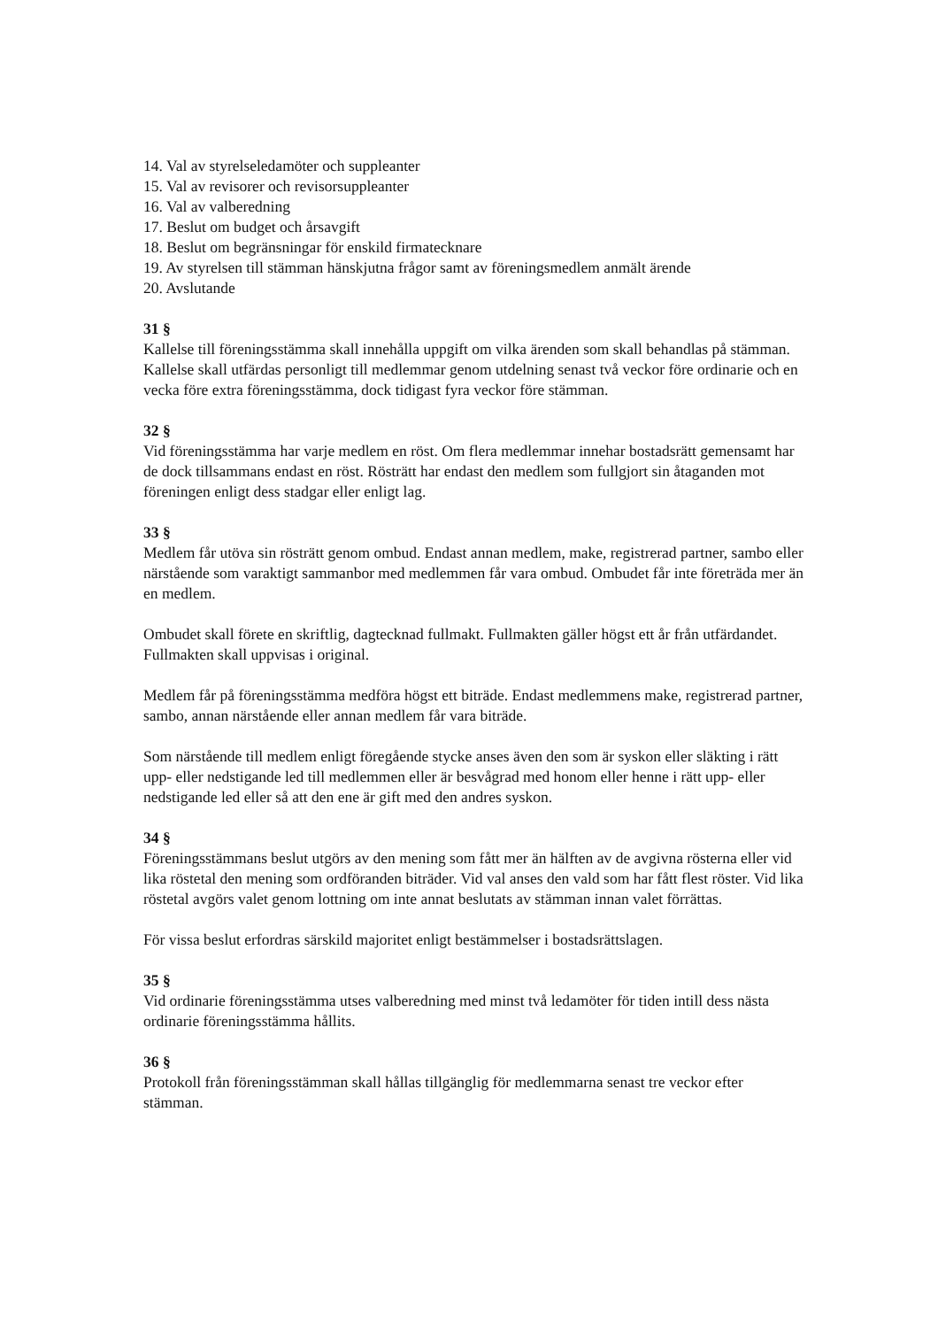14. Val av styrelseledamöter och suppleanter
15. Val av revisorer och revisorsuppleanter
16. Val av valberedning
17. Beslut om budget och årsavgift
18. Beslut om begränsningar för enskild firmatecknare
19. Av styrelsen till stämman hänskjutna frågor samt av föreningsmedlem anmält ärende
20. Avslutande
31 §
Kallelse till föreningsstämma skall innehålla uppgift om vilka ärenden som skall behandlas på stämman. Kallelse skall utfärdas personligt till medlemmar genom utdelning senast två veckor före ordinarie och en vecka före extra föreningsstämma, dock tidigast fyra veckor före stämman.
32 §
Vid föreningsstämma har varje medlem en röst. Om flera medlemmar innehar bostadsrätt gemensamt har de dock tillsammans endast en röst. Rösträtt har endast den medlem som fullgjort sin åtaganden mot föreningen enligt dess stadgar eller enligt lag.
33 §
Medlem får utöva sin rösträtt genom ombud. Endast annan medlem, make, registrerad partner, sambo eller närstående som varaktigt sammanbor med medlemmen får vara ombud. Ombudet får inte företräda mer än en medlem.
Ombudet skall förete en skriftlig, dagtecknad fullmakt. Fullmakten gäller högst ett år från utfärdandet. Fullmakten skall uppvisas i original.
Medlem får på föreningsstämma medföra högst ett biträde. Endast medlemmens make, registrerad partner, sambo, annan närstående eller annan medlem får vara biträde.
Som närstående till medlem enligt föregående stycke anses även den som är syskon eller släkting i rätt upp- eller nedstigande led till medlemmen eller är besvågrad med honom eller henne i rätt upp- eller nedstigande led eller så att den ene är gift med den andres syskon.
34 §
Föreningsstämmans beslut utgörs av den mening som fått mer än hälften av de avgivna rösterna eller vid lika röstetal den mening som ordföranden biträder. Vid val anses den vald som har fått flest röster. Vid lika röstetal avgörs valet genom lottning om inte annat beslutats av stämman innan valet förrättas.
För vissa beslut erfordras särskild majoritet enligt bestämmelser i bostadsrättslagen.
35 §
Vid ordinarie föreningsstämma utses valberedning med minst två ledamöter för tiden intill dess nästa ordinarie föreningsstämma hållits.
36 §
Protokoll från föreningsstämman skall hållas tillgänglig för medlemmarna senast tre veckor efter stämman.